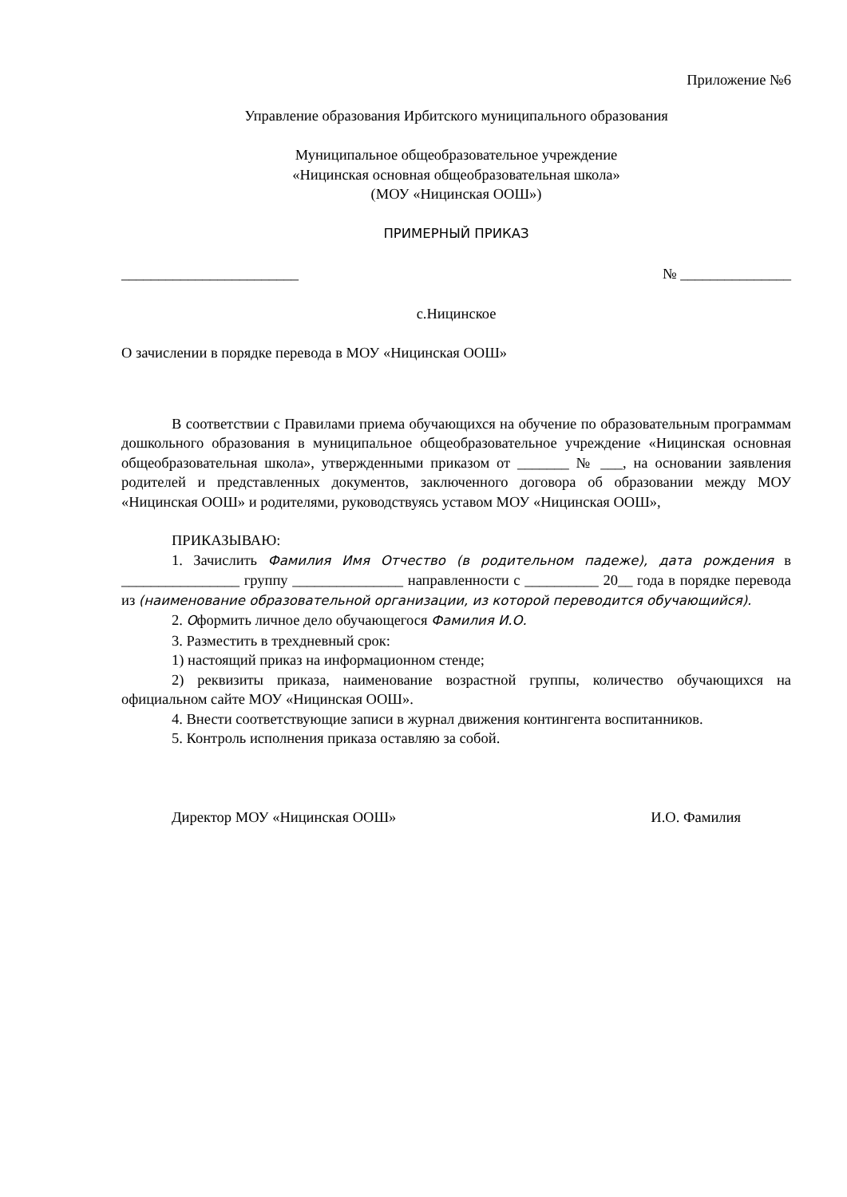Приложение №6
Управление образования Ирбитского муниципального образования
Муниципальное общеобразовательное учреждение
«Ницинская основная общеобразовательная школа»
(МОУ «Ницинская ООШ»)
ПРИМЕРНЫЙ ПРИКАЗ
________________________ № _______________
с.Ницинское
О зачислении в порядке перевода в МОУ «Ницинская ООШ»
В соответствии с Правилами приема обучающихся на обучение по образовательным программам дошкольного образования в муниципальное общеобразовательное учреждение «Ницинская основная общеобразовательная школа», утвержденными приказом от _______ № ___, на основании заявления родителей и представленных документов, заключенного договора об образовании между МОУ «Ницинская ООШ» и родителями, руководствуясь уставом МОУ «Ницинская ООШ»,
ПРИКАЗЫВАЮ:
1. Зачислить Фамилия Имя Отчество (в родительном падеже), дата рождения в ________________ группу _______________ направленности с __________ 20__ года в порядке перевода из (наименование образовательной организации, из которой переводится обучающийся).
2. Оформить личное дело обучающегося Фамилия И.О.
3. Разместить в трехдневный срок:
1) настоящий приказ на информационном стенде;
2) реквизиты приказа, наименование возрастной группы, количество обучающихся на официальном сайте МОУ «Ницинская ООШ».
4. Внести соответствующие записи в журнал движения контингента воспитанников.
5. Контроль исполнения приказа оставляю за собой.
Директор МОУ «Ницинская ООШ» И.О. Фамилия